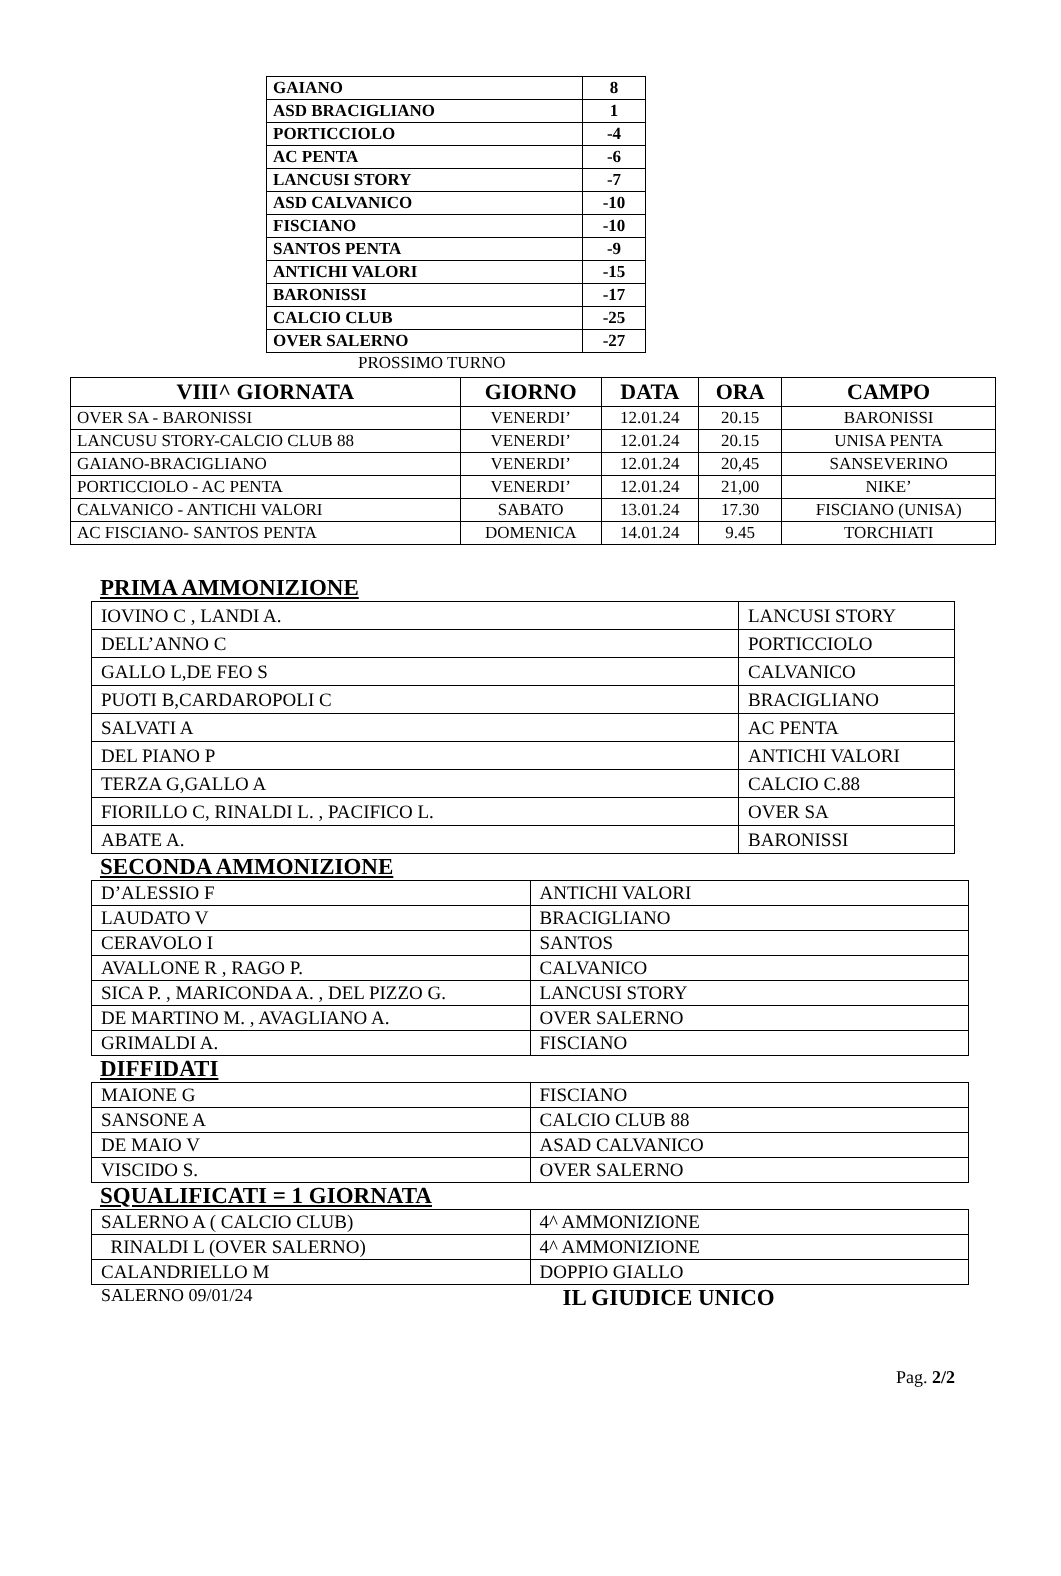| GAIANO | 8 |
| ASD BRACIGLIANO | 1 |
| PORTICCIOLO | -4 |
| AC PENTA | -6 |
| LANCUSI STORY | -7 |
| ASD CALVANICO | -10 |
| FISCIANO | -10 |
| SANTOS PENTA | -9 |
| ANTICHI VALORI | -15 |
| BARONISSI | -17 |
| CALCIO CLUB | -25 |
| OVER SALERNO | -27 |
PROSSIMO TURNO
| VIII^ GIORNATA | GIORNO | DATA | ORA | CAMPO |
| --- | --- | --- | --- | --- |
| OVER SA - BARONISSI | VENERDI’ | 12.01.24 | 20.15 | BARONISSI |
| LANCUSU STORY-CALCIO CLUB 88 | VENERDI’ | 12.01.24 | 20.15 | UNISA PENTA |
| GAIANO-BRACIGLIANO | VENERDI’ | 12.01.24 | 20,45 | SANSEVERINO |
| PORTICCIOLO - AC PENTA | VENERDI’ | 12.01.24 | 21,00 | NIKE’ |
| CALVANICO - ANTICHI VALORI | SABATO | 13.01.24 | 17.30 | FISCIANO (UNISA) |
| AC FISCIANO- SANTOS PENTA | DOMENICA | 14.01.24 | 9.45 | TORCHIATI |
PRIMA AMMONIZIONE
| IOVINO C , LANDI A. | LANCUSI STORY |
| DELL’ANNO C | PORTICCIOLO |
| GALLO L,DE FEO S | CALVANICO |
| PUOTI B,CARDAROPOLI C | BRACIGLIANO |
| SALVATI A | AC PENTA |
| DEL PIANO P | ANTICHI VALORI |
| TERZA G,GALLO A | CALCIO C.88 |
| FIORILLO C, RINALDI L. , PACIFICO L. | OVER SA |
| ABATE A. | BARONISSI |
SECONDA AMMONIZIONE
| D’ALESSIO F | ANTICHI VALORI |
| LAUDATO V | BRACIGLIANO |
| CERAVOLO I | SANTOS |
| AVALLONE R , RAGO P. | CALVANICO |
| SICA P. , MARICONDA A. , DEL PIZZO G. | LANCUSI STORY |
| DE MARTINO M. , AVAGLIANO A. | OVER SALERNO |
| GRIMALDI A. | FISCIANO |
DIFFIDATI
| MAIONE G | FISCIANO |
| SANSONE A | CALCIO CLUB 88 |
| DE MAIO V | ASAD CALVANICO |
| VISCIDO S. | OVER SALERNO |
SQUALIFICATI = 1 GIORNATA
| SALERNO A ( CALCIO CLUB) | 4^ AMMONIZIONE |
| RINALDI L (OVER SALERNO) | 4^ AMMONIZIONE |
| CALANDRIELLO M | DOPPIO GIALLO |
SALERNO 09/01/24 IL GIUDICE UNICO
Pag. 2/2